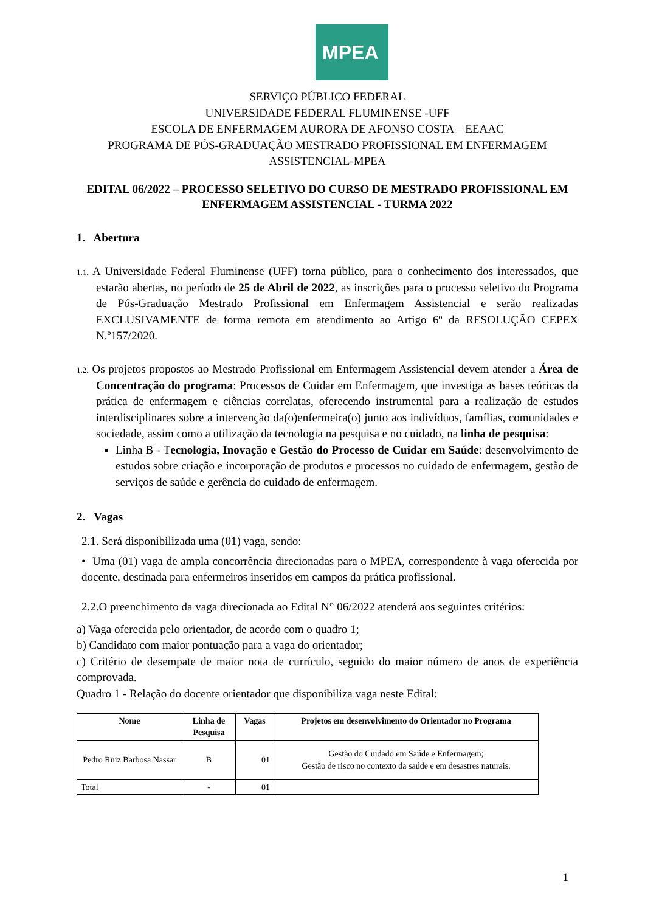MPEA
SERVIÇO PÚBLICO FEDERAL
UNIVERSIDADE FEDERAL FLUMINENSE -UFF
ESCOLA DE ENFERMAGEM AURORA DE AFONSO COSTA – EEAAC
PROGRAMA DE PÓS-GRADUAÇÃO MESTRADO PROFISSIONAL EM ENFERMAGEM ASSISTENCIAL-MPEA
EDITAL 06/2022 – PROCESSO SELETIVO DO CURSO DE MESTRADO PROFISSIONAL EM ENFERMAGEM ASSISTENCIAL - TURMA 2022
1. Abertura
1.1. A Universidade Federal Fluminense (UFF) torna público, para o conhecimento dos interessados, que estarão abertas, no período de 25 de Abril de 2022, as inscrições para o processo seletivo do Programa de Pós-Graduação Mestrado Profissional em Enfermagem Assistencial e serão realizadas EXCLUSIVAMENTE de forma remota em atendimento ao Artigo 6º da RESOLUÇÃO CEPEX N.º157/2020.
1.2. Os projetos propostos ao Mestrado Profissional em Enfermagem Assistencial devem atender a Área de Concentração do programa: Processos de Cuidar em Enfermagem, que investiga as bases teóricas da prática de enfermagem e ciências correlatas, oferecendo instrumental para a realização de estudos interdisciplinares sobre a intervenção da(o)enfermeira(o) junto aos indivíduos, famílias, comunidades e sociedade, assim como a utilização da tecnologia na pesquisa e no cuidado, na linha de pesquisa:
Linha B - Tecnologia, Inovação e Gestão do Processo de Cuidar em Saúde: desenvolvimento de estudos sobre criação e incorporação de produtos e processos no cuidado de enfermagem, gestão de serviços de saúde e gerência do cuidado de enfermagem.
2. Vagas
2.1. Será disponibilizada uma (01) vaga, sendo:
• Uma (01) vaga de ampla concorrência direcionadas para o MPEA, correspondente à vaga oferecida por docente, destinada para enfermeiros inseridos em campos da prática profissional.
2.2.O preenchimento da vaga direcionada ao Edital N° 06/2022 atenderá aos seguintes critérios:
a) Vaga oferecida pelo orientador, de acordo com o quadro 1;
b) Candidato com maior pontuação para a vaga do orientador;
c) Critério de desempate de maior nota de currículo, seguido do maior número de anos de experiência comprovada.
Quadro 1 - Relação do docente orientador que disponibiliza vaga neste Edital:
| Nome | Linha de Pesquisa | Vagas | Projetos em desenvolvimento do Orientador no Programa |
| --- | --- | --- | --- |
| Pedro Ruiz Barbosa Nassar | B | 01 | Gestão do Cuidado em Saúde e Enfermagem; Gestão de risco no contexto da saúde e em desastres naturais. |
| Total | - | 01 | |
1